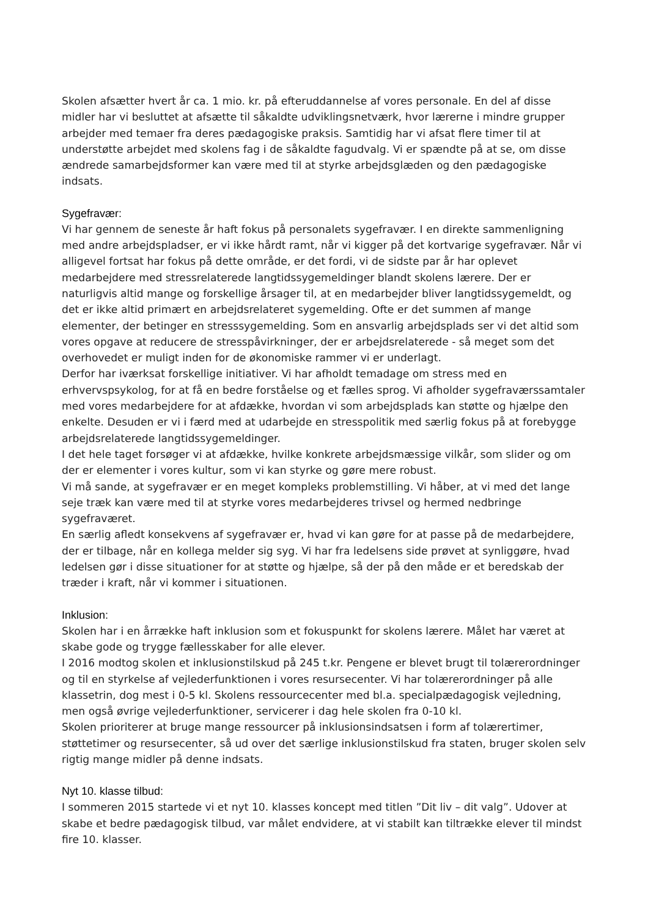Skolen afsætter hvert år ca. 1 mio. kr. på efteruddannelse af vores personale. En del af disse midler har vi besluttet at afsætte til såkaldte udviklingsnetværk, hvor lærerne i mindre grupper arbejder med temaer fra deres pædagogiske praksis. Samtidig har vi afsat flere timer til at understøtte arbejdet med skolens fag i de såkaldte fagudvalg. Vi er spændte på at se, om disse ændrede samarbejdsformer kan være med til at styrke arbejdsglæden og den pædagogiske indsats.
Sygefravær:
Vi har gennem de seneste år haft fokus på personalets sygefravær. I en direkte sammenligning med andre arbejdspladser, er vi ikke hårdt ramt, når vi kigger på det kortvarige sygefravær. Når vi alligevel fortsat har fokus på dette område, er det fordi, vi de sidste par år har oplevet medarbejdere med stressrelaterede langtidssygemeldinger blandt skolens lærere. Der er naturligvis altid mange og forskellige årsager til, at en medarbejder bliver langtidssygemeldt, og det er ikke altid primært en arbejdsrelateret sygemelding. Ofte er det summen af mange elementer, der betinger en stresssygemelding. Som en ansvarlig arbejdsplads ser vi det altid som vores opgave at reducere de stresspåvirkninger, der er arbejdsrelaterede - så meget som det overhovedet er muligt inden for de økonomiske rammer vi er underlagt.
Derfor har iværksat forskellige initiativer. Vi har afholdt temadage om stress med en erhvervspsykolog, for at få en bedre forståelse og et fælles sprog. Vi afholder sygefraværssamtaler med vores medarbejdere for at afdække, hvordan vi som arbejdsplads kan støtte og hjælpe den enkelte. Desuden er vi i færd med at udarbejde en stresspolitik med særlig fokus på at forebygge arbejdsrelaterede langtidssygemeldinger.
I det hele taget forsøger vi at afdække, hvilke konkrete arbejdsmæssige vilkår, som slider og om der er elementer i vores kultur, som vi kan styrke og gøre mere robust.
Vi må sande, at sygefravær er en meget kompleks problemstilling. Vi håber, at vi med det lange seje træk kan være med til at styrke vores medarbejderes trivsel og hermed nedbringe sygefraværet.
En særlig afledt konsekvens af sygefravær er, hvad vi kan gøre for at passe på de medarbejdere, der er tilbage, når en kollega melder sig syg. Vi har fra ledelsens side prøvet at synliggøre, hvad ledelsen gør i disse situationer for at støtte og hjælpe, så der på den måde er et beredskab der træder i kraft, når vi kommer i situationen.
Inklusion:
Skolen har i en årrække haft inklusion som et fokuspunkt for skolens lærere. Målet har været at skabe gode og trygge fællesskaber for alle elever.
I 2016 modtog skolen et inklusionstilskud på 245 t.kr. Pengene er blevet brugt til tolærerordninger og til en styrkelse af vejlederfunktionen i vores resursecenter. Vi har tolærerordninger på alle klassetrin, dog mest i 0-5 kl. Skolens ressourcecenter med bl.a. specialpædagogisk vejledning, men også øvrige vejlederfunktioner, servicerer i dag hele skolen fra 0-10 kl.
Skolen prioriterer at bruge mange ressourcer på inklusionsindsatsen i form af tolærertimer, støttetimer og resursecenter, så ud over det særlige inklusionstilskud fra staten, bruger skolen selv rigtig mange midler på denne indsats.
Nyt 10. klasse tilbud:
I sommeren 2015 startede vi et nyt 10. klasses koncept med titlen ”Dit liv – dit valg”. Udover at skabe et bedre pædagogisk tilbud, var målet endvidere, at vi stabilt kan tiltrække elever til mindst fire 10. klasser.